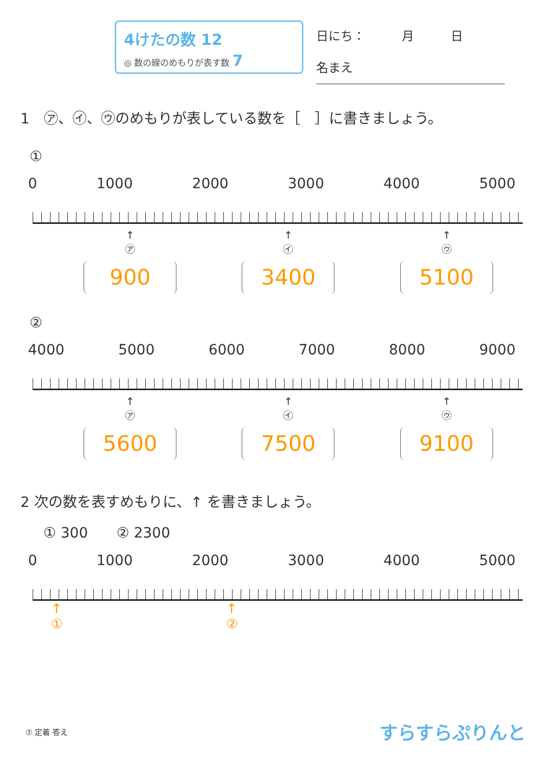4けたの数 12
◎ 数の線のめもりが表す数 7
日にち：　　　月　　　日
名まえ
1　㋐、㋑、㋒のめもりが表している数を［　］に書きましょう。
①
0 1000 2000 3000 4000 5000
↑
㋐
900
↑
㋑
3400
↑
㋒
5100
②
4000 5000 6000 7000 8000 9000
↑
㋐
5600
↑
㋑
7500
↑
㋒
9100
2 次の数を表すめもりに、↑ を書きましょう。
① 300　　② 2300
0 1000 2000 3000 4000 5000
↑
① ↑
②
⑦ 定着 答え すらすらぷりんと